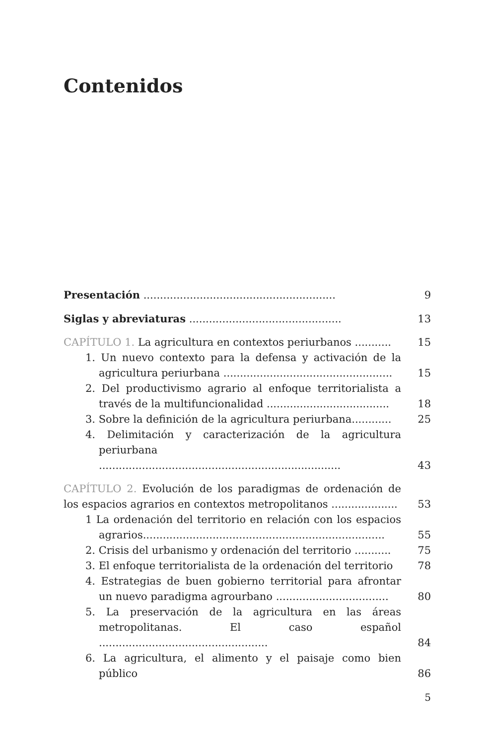Contenidos
Presentación ..........................................................
9
Siglas y abreviaturas ..............................................
13
CAPÍTULO 1. La agricultura en contextos periurbanos ...........
15
1. Un nuevo contexto para la defensa y activación de la agricultura periurbana ...................................................
15
2. Del productivismo agrario al enfoque territorialista a través de la multifuncionalidad .....................................
18
3. Sobre la definición de la agricultura periurbana............
25
4. Delimitación y caracterización de la agricultura periurbana .........................................................................
43
CAPÍTULO 2. Evolución de los paradigmas de ordenación de los espacios agrarios en contextos metropolitanos ....................
53
1 La ordenación del territorio en relación con los espacios agrarios.........................................................................
55
2. Crisis del urbanismo y ordenación del territorio ...........
75
3. El enfoque territorialista de la ordenación del territorio
78
4. Estrategias de buen gobierno territorial para afrontar un nuevo paradigma agrourbano ..................................
80
5. La preservación de la agricultura en las áreas metropolitanas. El caso español ...................................................
84
6. La agricultura, el alimento y el paisaje como bien público
86
5